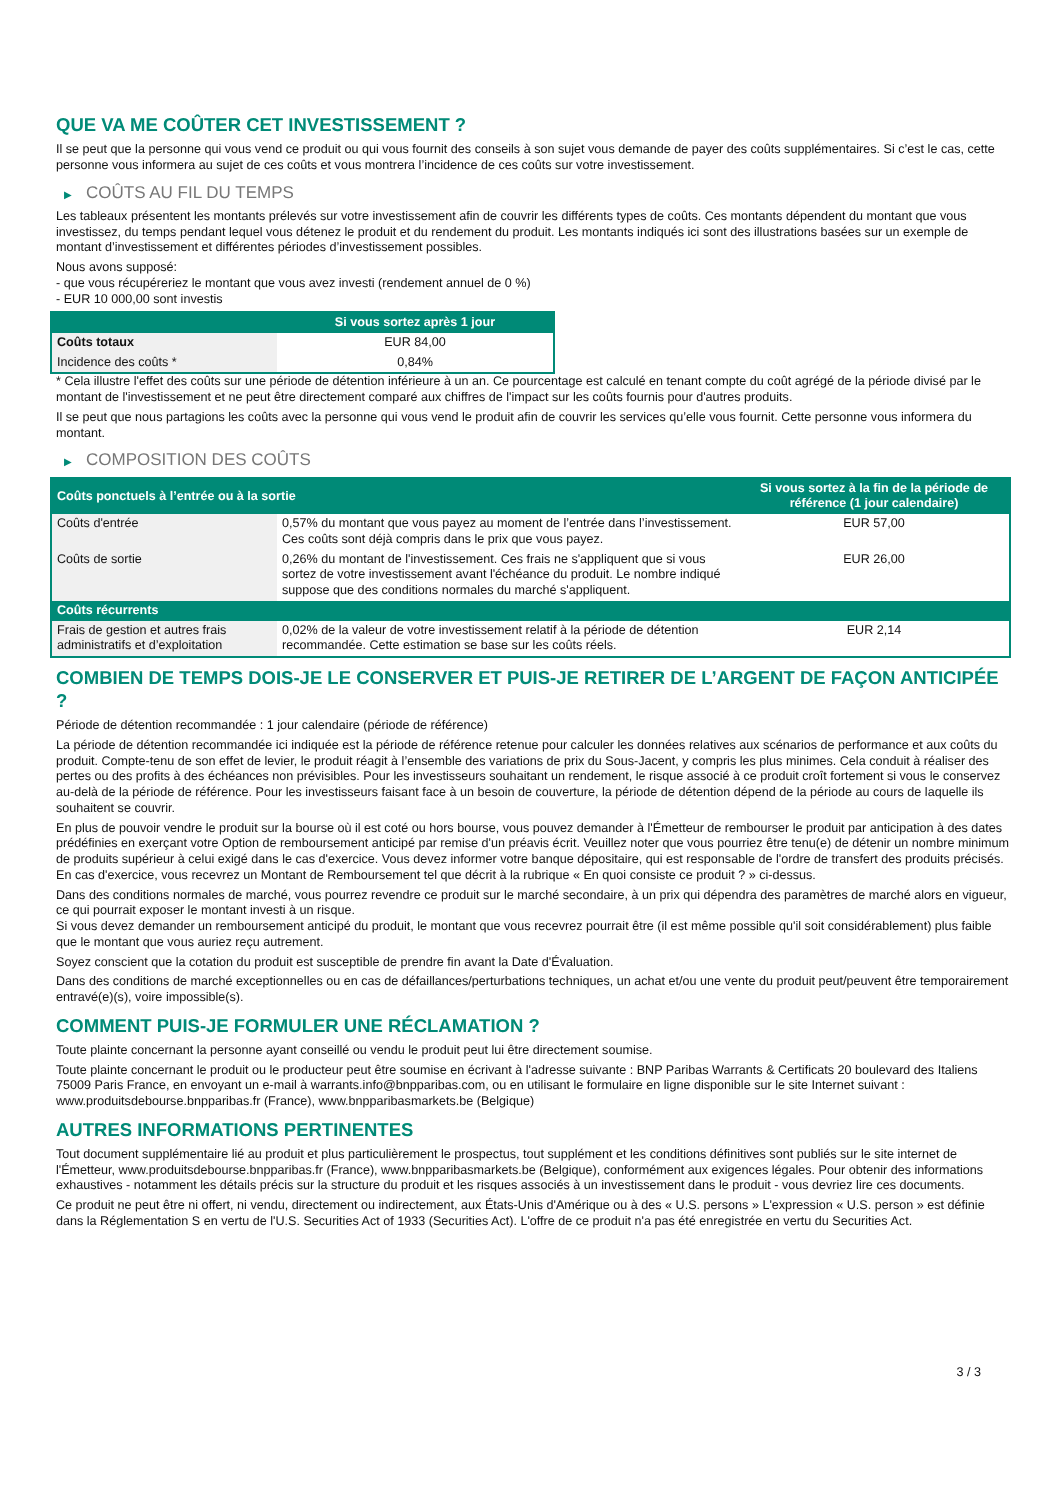QUE VA ME COÛTER CET INVESTISSEMENT ?
Il se peut que la personne qui vous vend ce produit ou qui vous fournit des conseils à son sujet vous demande de payer des coûts supplémentaires. Si c’est le cas, cette personne vous informera au sujet de ces coûts et vous montrera l’incidence de ces coûts sur votre investissement.
▶ COÛTS AU FIL DU TEMPS
Les tableaux présentent les montants prélevés sur votre investissement afin de couvrir les différents types de coûts. Ces montants dépendent du montant que vous investissez, du temps pendant lequel vous détenez le produit et du rendement du produit. Les montants indiqués ici sont des illustrations basées sur un exemple de montant d’investissement et différentes périodes d’investissement possibles.
Nous avons supposé:
- que vous récupéreriez le montant que vous avez investi (rendement annuel de 0 %)
- EUR 10 000,00 sont investis
| | Si vous sortez après 1 jour |
| --- | --- |
| Coûts totaux | EUR 84,00 |
| Incidence des coûts * | 0,84% |
* Cela illustre l'effet des coûts sur une période de détention inférieure à un an. Ce pourcentage est calculé en tenant compte du coût agrégé de la période divisé par le montant de l'investissement et ne peut être directement comparé aux chiffres de l'impact sur les coûts fournis pour d'autres produits.
Il se peut que nous partagions les coûts avec la personne qui vous vend le produit afin de couvrir les services qu’elle vous fournit. Cette personne vous informera du montant.
▶ COMPOSITION DES COÛTS
| Coûts ponctuels à l’entrée ou à la sortie | | Si vous sortez à la fin de la période de référence (1 jour calendaire) |
| --- | --- | --- |
| Coûts d'entrée | 0,57% du montant que vous payez au moment de l’entrée dans l’investissement. Ces coûts sont déjà compris dans le prix que vous payez. | EUR 57,00 |
| Coûts de sortie | 0,26% du montant de l'investissement. Ces frais ne s'appliquent que si vous sortez de votre investissement avant l'échéance du produit. Le nombre indiqué suppose que des conditions normales du marché s'appliquent. | EUR 26,00 |
| Coûts récurrents | | |
| Frais de gestion et autres frais administratifs et d’exploitation | 0,02% de la valeur de votre investissement relatif à la période de détention recommandée. Cette estimation se base sur les coûts réels. | EUR 2,14 |
COMBIEN DE TEMPS DOIS-JE LE CONSERVER ET PUIS-JE RETIRER DE L’ARGENT DE FAÇON ANTICIPÉE ?
Période de détention recommandée : 1 jour calendaire (période de référence)
La période de détention recommandée ici indiquée est la période de référence retenue pour calculer les données relatives aux scénarios de performance et aux coûts du produit. Compte-tenu de son effet de levier, le produit réagit à l’ensemble des variations de prix du Sous-Jacent, y compris les plus minimes. Cela conduit à réaliser des pertes ou des profits à des échéances non prévisibles. Pour les investisseurs souhaitant un rendement, le risque associé à ce produit croît fortement si vous le conservez au-delà de la période de référence. Pour les investisseurs faisant face à un besoin de couverture, la période de détention dépend de la période au cours de laquelle ils souhaitent se couvrir.
En plus de pouvoir vendre le produit sur la bourse où il est coté ou hors bourse, vous pouvez demander à l'Émetteur de rembourser le produit par anticipation à des dates prédéfinies en exerçant votre Option de remboursement anticipé par remise d'un préavis écrit. Veuillez noter que vous pourriez être tenu(e) de détenir un nombre minimum de produits supérieur à celui exigé dans le cas d'exercice. Vous devez informer votre banque dépositaire, qui est responsable de l'ordre de transfert des produits précisés. En cas d'exercice, vous recevrez un Montant de Remboursement tel que décrit à la rubrique « En quoi consiste ce produit ? » ci-dessus.
Dans des conditions normales de marché, vous pourrez revendre ce produit sur le marché secondaire, à un prix qui dépendra des paramètres de marché alors en vigueur, ce qui pourrait exposer le montant investi à un risque.
Si vous devez demander un remboursement anticipé du produit, le montant que vous recevrez pourrait être (il est même possible qu'il soit considérablement) plus faible que le montant que vous auriez reçu autrement.
Soyez conscient que la cotation du produit est susceptible de prendre fin avant la Date d'Évaluation.
Dans des conditions de marché exceptionnelles ou en cas de défaillances/perturbations techniques, un achat et/ou une vente du produit peut/peuvent être temporairement entravé(e)(s), voire impossible(s).
COMMENT PUIS-JE FORMULER UNE RÉCLAMATION ?
Toute plainte concernant la personne ayant conseillé ou vendu le produit peut lui être directement soumise.
Toute plainte concernant le produit ou le producteur peut être soumise en écrivant à l'adresse suivante : BNP Paribas Warrants & Certificats 20 boulevard des Italiens 75009 Paris France, en envoyant un e-mail à warrants.info@bnpparibas.com, ou en utilisant le formulaire en ligne disponible sur le site Internet suivant : www.produitsdebourse.bnpparibas.fr (France), www.bnpparibasmarkets.be (Belgique)
AUTRES INFORMATIONS PERTINENTES
Tout document supplémentaire lié au produit et plus particulièrement le prospectus, tout supplément et les conditions définitives sont publiés sur le site internet de l'Émetteur, www.produitsdebourse.bnpparibas.fr (France), www.bnpparibasmarkets.be (Belgique), conformément aux exigences légales. Pour obtenir des informations exhaustives - notamment les détails précis sur la structure du produit et les risques associés à un investissement dans le produit - vous devriez lire ces documents.
Ce produit ne peut être ni offert, ni vendu, directement ou indirectement, aux États-Unis d'Amérique ou à des « U.S. persons » L'expression « U.S. person » est définie dans la Réglementation S en vertu de l'U.S. Securities Act of 1933 (Securities Act). L'offre de ce produit n'a pas été enregistrée en vertu du Securities Act.
3 / 3